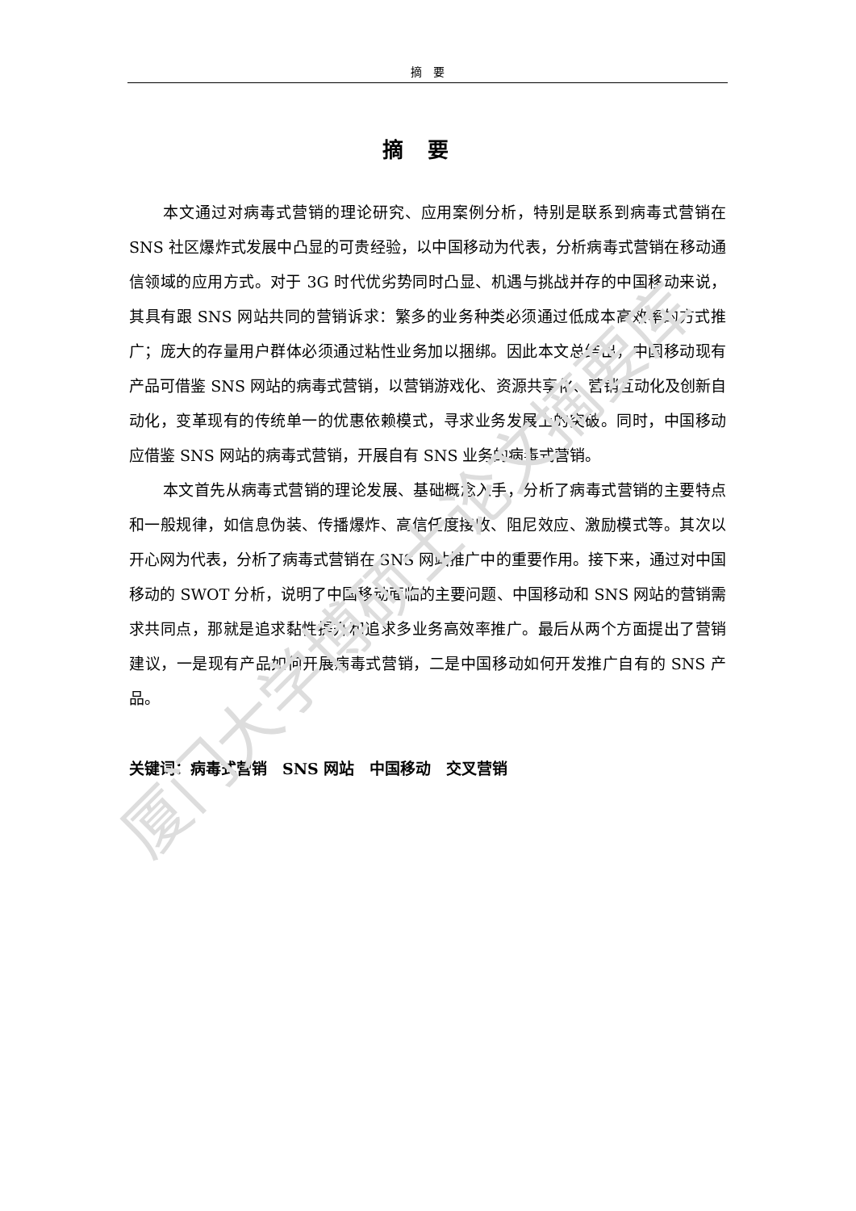摘　要
摘要
本文通过对病毒式营销的理论研究、应用案例分析，特别是联系到病毒式营销在 SNS 社区爆炸式发展中凸显的可贵经验，以中国移动为代表，分析病毒式营销在移动通信领域的应用方式。对于 3G 时代优劣势同时凸显、机遇与挑战并存的中国移动来说，其具有跟 SNS 网站共同的营销诉求：繁多的业务种类必须通过低成本高效率的方式推广；庞大的存量用户群体必须通过粘性业务加以捆绑。因此本文总结出，中国移动现有产品可借鉴 SNS 网站的病毒式营销，以营销游戏化、资源共享化、营销互动化及创新自动化，变革现有的传统单一的优惠依赖模式，寻求业务发展上的突破。同时，中国移动应借鉴 SNS 网站的病毒式营销，开展自有 SNS 业务的病毒式营销。
本文首先从病毒式营销的理论发展、基础概念入手，分析了病毒式营销的主要特点和一般规律，如信息伪装、传播爆炸、高信任度接收、阻尼效应、激励模式等。其次以开心网为代表，分析了病毒式营销在 SNS 网站推广中的重要作用。接下来，通过对中国移动的 SWOT 分析，说明了中国移动面临的主要问题、中国移动和 SNS 网站的营销需求共同点，那就是追求黏性提升和追求多业务高效率推广。最后从两个方面提出了营销建议，一是现有产品如何开展病毒式营销，二是中国移动如何开发推广自有的 SNS 产品。
关键词：病毒式营销　SNS 网站　中国移动　交叉营销
厦门大学博硕士论文摘要库